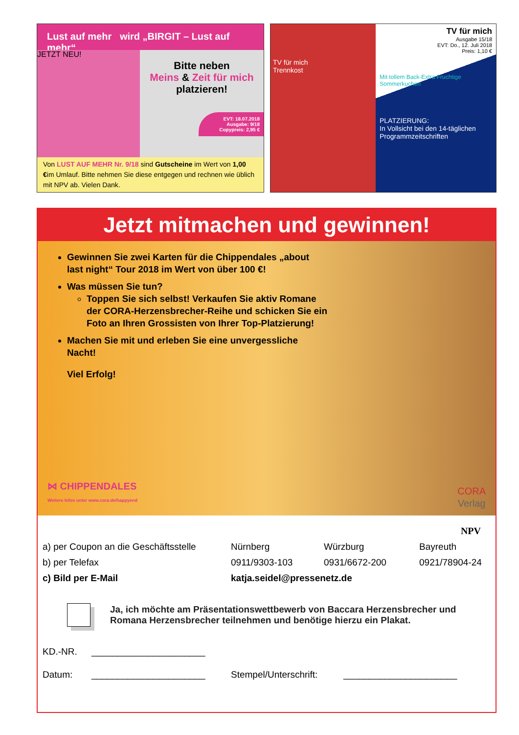Lust auf mehr wird „BIRGIT – Lust auf mehr“
JETZT NEU!
Bitte neben
Meins & Zeit für mich
platzieren!
EVT: 18.07.2018
Ausgabe: 9/18
Copypreis: 2,95 €
Von LUST AUF MEHR Nr. 9/18 sind Gutscheine im Wert von 1,00 €im Umlauf. Bitte nehmen Sie diese entgegen und rechnen wie üblich mit NPV ab. Vielen Dank.
TV für mich
Trennkost
TV für mich
Ausgabe 15/18
EVT: Do., 12. Juli 2018
Preis: 1,10 €
Mit tollem Back-Extra Fruchtige Sommerkuchen
PLATZIERUNG:
In Vollsicht bei den 14-täglichen Programmzeitschriften
Jetzt mitmachen und gewinnen!
Gewinnen Sie zwei Karten für die Chippendales „about last night“ Tour 2018 im Wert von über 100 €!
Was müssen Sie tun?
Toppen Sie sich selbst! Verkaufen Sie aktiv Romane der CORA-Herzensbrecher-Reihe und schicken Sie ein Foto an Ihren Grossisten von Ihrer Top-Platzierung!
Machen Sie mit und erleben Sie eine unvergessliche Nacht!
Viel Erfolg!
⋈ CHIPPENDALES
Weitere Infos unter www.cora.de/happyend
CORA
Verlag
NPV
a) per Coupon an die Geschäftsstelle Nürnberg Würzburg Bayreuth
b) per Telefax 0911/9303-103 0931/6672-200 0921/78904-24
c) Bild per E-Mail katja.seidel@pressenetz.de
Ja, ich möchte am Präsentationswettbewerb von Baccara Herzensbrecher und Romana Herzensbrecher teilnehmen und benötige hierzu ein Plakat.
KD.-NR. ______________________
Datum: ______________________ Stempel/Unterschrift: ______________________